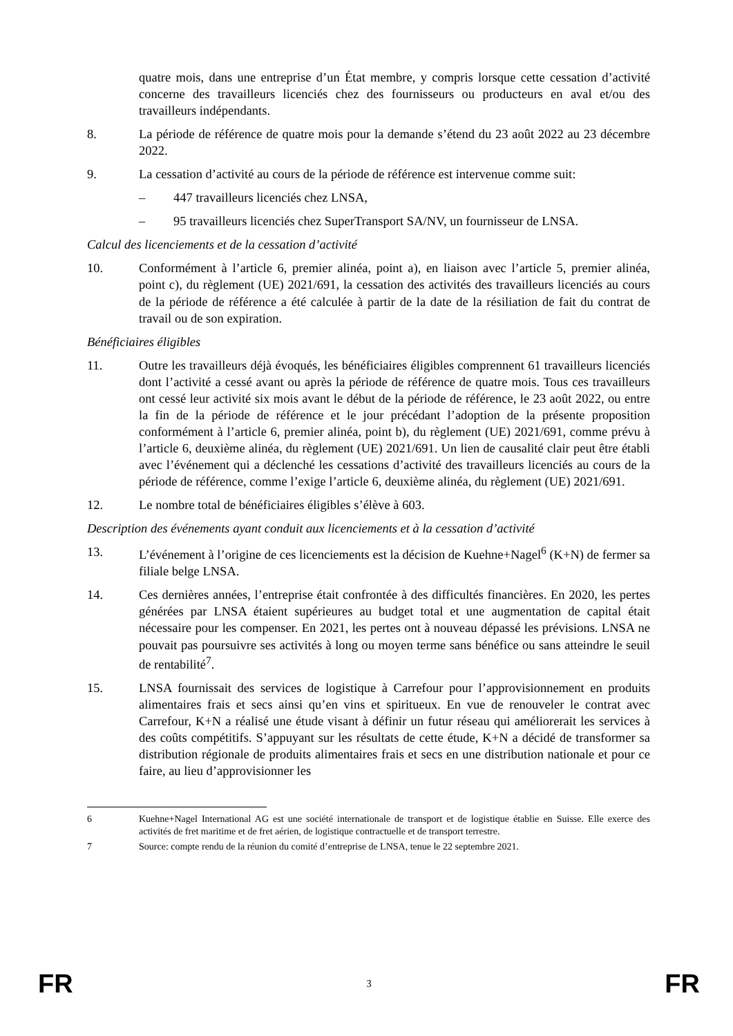quatre mois, dans une entreprise d’un État membre, y compris lorsque cette cessation d’activité concerne des travailleurs licenciés chez des fournisseurs ou producteurs en aval et/ou des travailleurs indépendants.
8. La période de référence de quatre mois pour la demande s’étend du 23 août 2022 au 23 décembre 2022.
9. La cessation d’activité au cours de la période de référence est intervenue comme suit:
– 447 travailleurs licenciés chez LNSA,
– 95 travailleurs licenciés chez SuperTransport SA/NV, un fournisseur de LNSA.
Calcul des licenciements et de la cessation d’activité
10. Conformément à l’article 6, premier alinéa, point a), en liaison avec l’article 5, premier alinéa, point c), du règlement (UE) 2021/691, la cessation des activités des travailleurs licenciés au cours de la période de référence a été calculée à partir de la date de la résiliation de fait du contrat de travail ou de son expiration.
Bénéficiaires éligibles
11. Outre les travailleurs déjà évoqués, les bénéficiaires éligibles comprennent 61 travailleurs licenciés dont l’activité a cessé avant ou après la période de référence de quatre mois. Tous ces travailleurs ont cessé leur activité six mois avant le début de la période de référence, le 23 août 2022, ou entre la fin de la période de référence et le jour précédant l’adoption de la présente proposition conformément à l’article 6, premier alinéa, point b), du règlement (UE) 2021/691, comme prévu à l’article 6, deuxième alinéa, du règlement (UE) 2021/691. Un lien de causalité clair peut être établi avec l’événement qui a déclenché les cessations d’activité des travailleurs licenciés au cours de la période de référence, comme l’exige l’article 6, deuxième alinéa, du règlement (UE) 2021/691.
12. Le nombre total de bénéficiaires éligibles s’élève à 603.
Description des événements ayant conduit aux licenciements et à la cessation d’activité
13. L’événement à l’origine de ces licenciements est la décision de Kuehne+Nagel<sup>6</sup> (K+N) de fermer sa filiale belge LNSA.
14. Ces dernières années, l’entreprise était confrontée à des difficultés financières. En 2020, les pertes générées par LNSA étaient supérieures au budget total et une augmentation de capital était nécessaire pour les compenser. En 2021, les pertes ont à nouveau dépassé les prévisions. LNSA ne pouvait pas poursuivre ses activités à long ou moyen terme sans bénéfice ou sans atteindre le seuil de rentabilité<sup>7</sup>.
15. LNSA fournissait des services de logistique à Carrefour pour l’approvisionnement en produits alimentaires frais et secs ainsi qu’en vins et spiritueux. En vue de renouveler le contrat avec Carrefour, K+N a réalisé une étude visant à définir un futur réseau qui améliorerait les services à des coûts compétitifs. S’appuyant sur les résultats de cette étude, K+N a décidé de transformer sa distribution régionale de produits alimentaires frais et secs en une distribution nationale et pour ce faire, au lieu d’approvisionner les
6 Kuehne+Nagel International AG est une société internationale de transport et de logistique établie en Suisse. Elle exerce des activités de fret maritime et de fret aérien, de logistique contractuelle et de transport terrestre.
7 Source: compte rendu de la réunion du comité d’entreprise de LNSA, tenue le 22 septembre 2021.
FR 3 FR